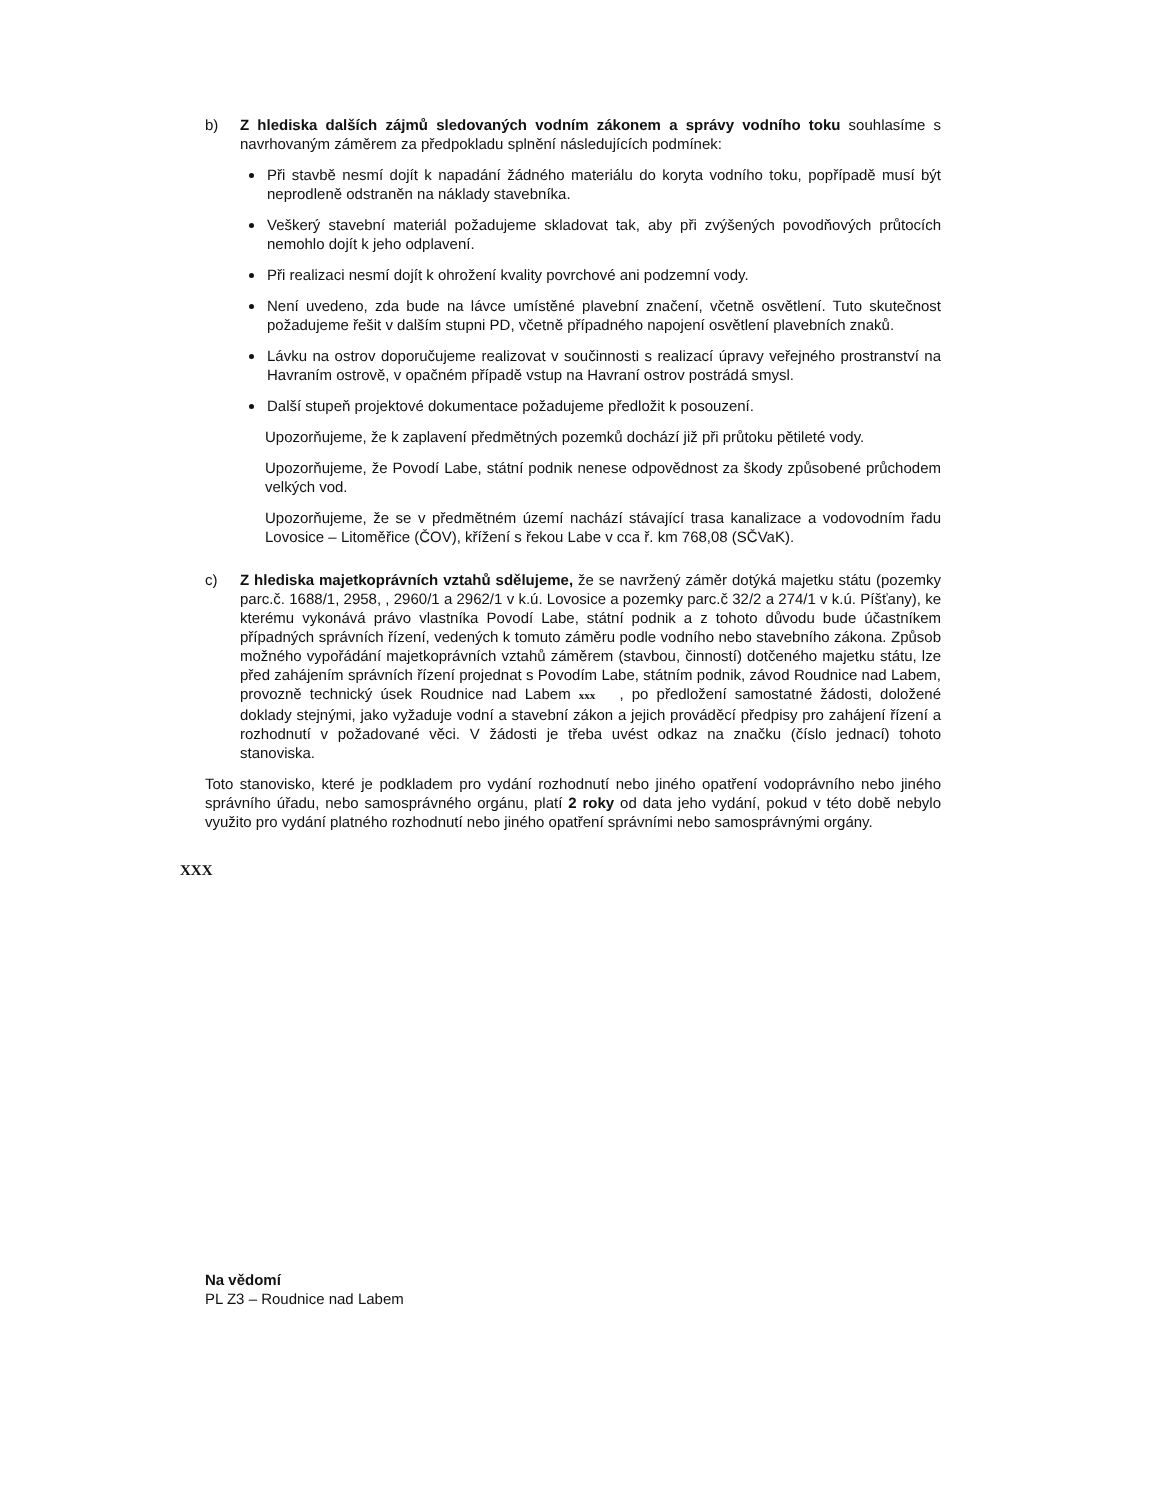b) Z hlediska dalších zájmů sledovaných vodním zákonem a správy vodního toku souhlasíme s navrhovaným záměrem za předpokladu splnění následujících podmínek:
Při stavbě nesmí dojít k napadání žádného materiálu do koryta vodního toku, popřípadě musí být neprodleně odstraněn na náklady stavebníka.
Veškerý stavební materiál požadujeme skladovat tak, aby při zvýšených povodňových průtocích nemohlo dojít k jeho odplavení.
Při realizaci nesmí dojít k ohrožení kvality povrchové ani podzemní vody.
Není uvedeno, zda bude na lávce umístěné plavební značení, včetně osvětlení. Tuto skutečnost požadujeme řešit v dalším stupni PD, včetně případného napojení osvětlení plavebních znaků.
Lávku na ostrov doporučujeme realizovat v součinnosti s realizací úpravy veřejného prostranství na Havraním ostrově, v opačném případě vstup na Havraní ostrov postrádá smysl.
Další stupeň projektové dokumentace požadujeme předložit k posouzení.
Upozorňujeme, že k zaplavení předmětných pozemků dochází již při průtoku pětileté vody.
Upozorňujeme, že Povodí Labe, státní podnik nenese odpovědnost za škody způsobené průchodem velkých vod.
Upozorňujeme, že se v předmětném území nachází stávající trasa kanalizace a vodovodním řadu Lovosice – Litoměřice (ČOV), křížení s řekou Labe v cca ř. km 768,08 (SČVaK).
c) Z hlediska majetkoprávních vztahů sdělujeme, že se navržený záměr dotýká majetku státu (pozemky parc.č. 1688/1, 2958, , 2960/1 a 2962/1 v k.ú. Lovosice a pozemky parc.č 32/2 a 274/1 v k.ú. Píšťany), ke kterému vykonává právo vlastníka Povodí Labe, státní podnik a z tohoto důvodu bude účastníkem případných správních řízení, vedených k tomuto záměru podle vodního nebo stavebního zákona. Způsob možného vypořádání majetkoprávních vztahů záměrem (stavbou, činností) dotčeného majetku státu, lze před zahájením správních řízení projednat s Povodím Labe, státním podnik, závod Roudnice nad Labem, provozně technický úsek Roudnice nad Labem xxx , po předložení samostatné žádosti, doložené doklady stejnými, jako vyžaduje vodní a stavební zákon a jejich prováděcí předpisy pro zahájení řízení a rozhodnutí v požadované věci. V žádosti je třeba uvést odkaz na značku (číslo jednací) tohoto stanoviska.
Toto stanovisko, které je podkladem pro vydání rozhodnutí nebo jiného opatření vodoprávního nebo jiného správního úřadu, nebo samosprávného orgánu, platí 2 roky od data jeho vydání, pokud v této době nebylo využito pro vydání platného rozhodnutí nebo jiného opatření správními nebo samosprávnými orgány.
XXX
Na vědomí
PL Z3 – Roudnice nad Labem